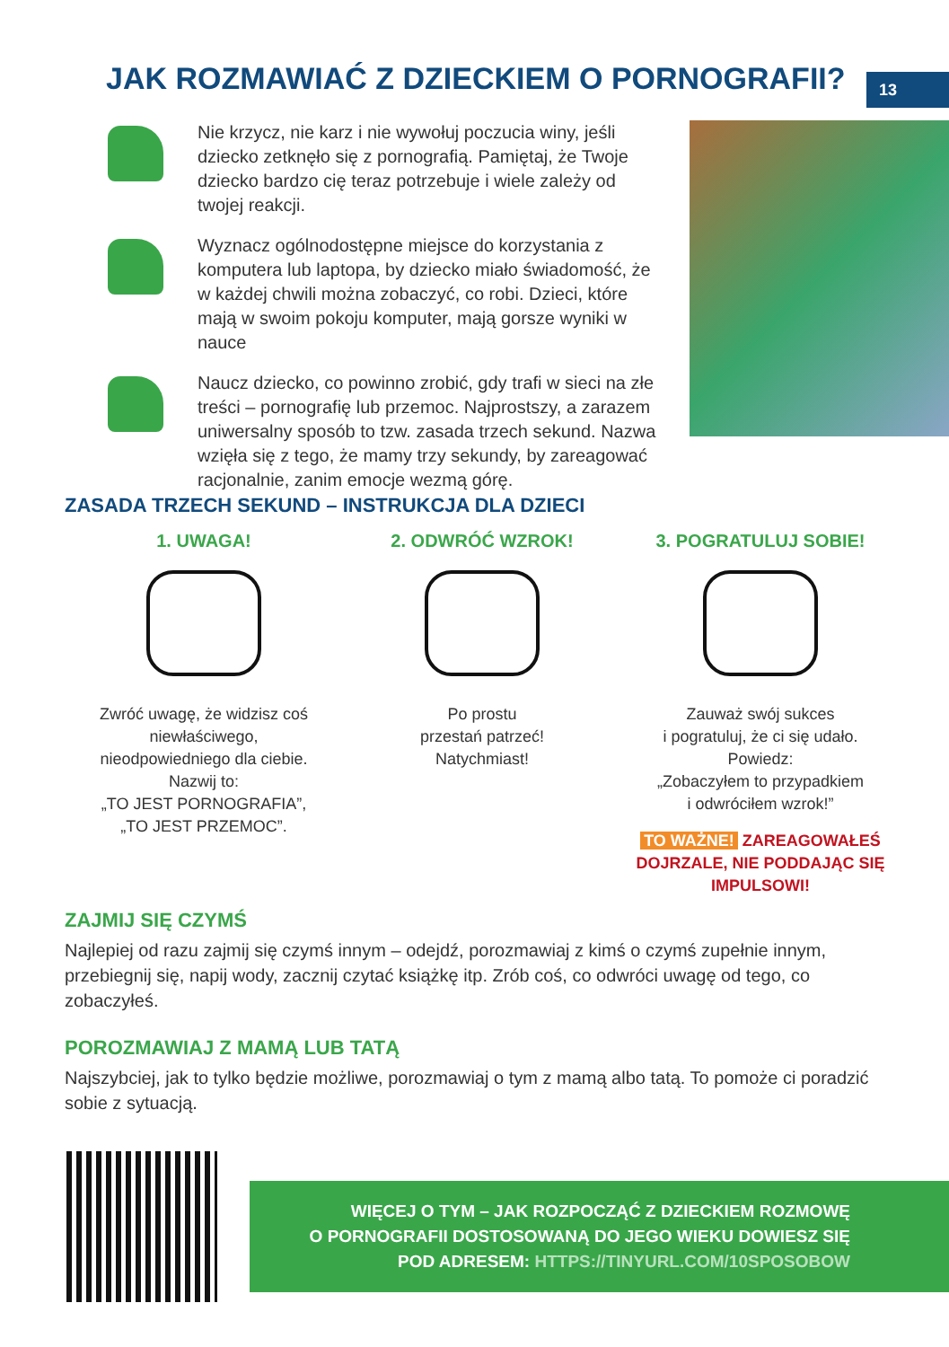JAK ROZMAWIAĆ Z DZIECKIEM O PORNOGRAFII?
13
Nie krzycz, nie karz i nie wywołuj poczucia winy, jeśli dziecko zetknęło się z pornografią. Pamiętaj, że Twoje dziecko bardzo cię teraz potrzebuje i wiele zależy od twojej reakcji.
Wyznacz ogólnodostępne miejsce do korzystania z komputera lub laptopa, by dziecko miało świadomość, że w każdej chwili można zobaczyć, co robi. Dzieci, które mają w swoim pokoju komputer, mają gorsze wyniki w nauce
Naucz dziecko, co powinno zrobić, gdy trafi w sieci na złe treści – pornografię lub przemoc. Najprostszy, a zarazem uniwersalny sposób to tzw. zasada trzech sekund. Nazwa wzięła się z tego, że mamy trzy sekundy, by zareagować racjonalnie, zanim emocje wezmą górę.
ZASADA TRZECH SEKUND – INSTRUKCJA DLA DZIECI
1. UWAGA!
Zwróć uwagę, że widzisz coś
niewłaściwego,
nieodpowiedniego dla ciebie.
Nazwij to:
„TO JEST PORNOGRAFIA”,
„TO JEST PRZEMOC”.
2. ODWRÓĆ WZROK!
Po prostu
przestań patrzeć!
Natychmiast!
3. POGRATULUJ SOBIE!
Zauważ swój sukces
i pogratuluj, że ci się udało.
Powiedz:
„Zobaczyłem to przypadkiem
i odwróciłem wzrok!”
TO WAŻNE! ZAREAGOWAŁEŚ DOJRZALE, NIE PODDAJĄC SIĘ IMPULSOWI!
ZAJMIJ SIĘ CZYMŚ
Najlepiej od razu zajmij się czymś innym – odejdź, porozmawiaj z kimś o czymś zupełnie innym, przebiegnij się, napij wody, zacznij czytać książkę itp. Zrób coś, co odwróci uwagę od tego, co zobaczyłeś.
POROZMAWIAJ Z MAMĄ LUB TATĄ
Najszybciej, jak to tylko będzie możliwe, porozmawiaj o tym z mamą albo tatą. To pomoże ci poradzić sobie z sytuacją.
WIĘCEJ O TYM – JAK ROZPOCZĄĆ Z DZIECKIEM ROZMOWĘ
O PORNOGRAFII DOSTOSOWANĄ DO JEGO WIEKU DOWIESZ SIĘ
POD ADRESEM: HTTPS://TINYURL.COM/10SPOSOBOW